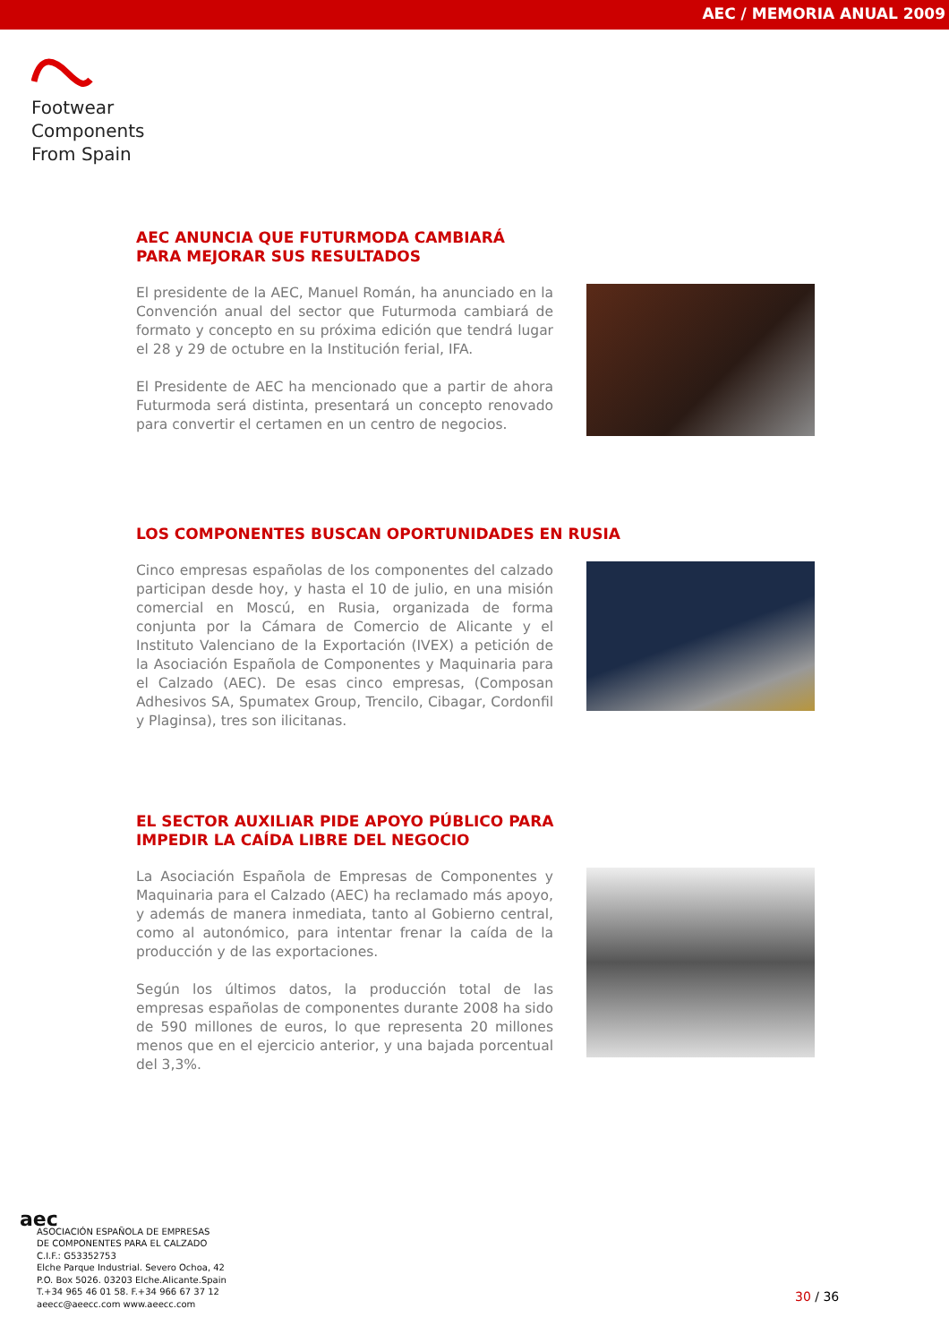AEC / MEMORIA ANUAL 2009
Footwear
Components
From Spain
AEC ANUNCIA QUE FUTURMODA CAMBIARÁ
PARA MEJORAR SUS RESULTADOS
El presidente de la AEC, Manuel Román, ha anunciado en la Convención anual del sector que Futurmoda cambiará de formato y concepto en su próxima edición que tendrá lugar el 28 y 29 de octubre en la Institución ferial, IFA.
El Presidente de AEC ha mencionado que a partir de ahora Futurmoda será distinta, presentará un concepto renovado para convertir el certamen en un centro de negocios.
LOS COMPONENTES BUSCAN OPORTUNIDADES EN RUSIA
Cinco empresas españolas de los componentes del calzado participan desde hoy, y hasta el 10 de julio, en una misión comercial en Moscú, en Rusia, organizada de forma conjunta por la Cámara de Comercio de Alicante y el Instituto Valenciano de la Exportación (IVEX) a petición de la Asociación Española de Componentes y Maquinaria para el Calzado (AEC). De esas cinco empresas, (Composan Adhesivos SA, Spumatex Group, Trencilo, Cibagar, Cordonfil y Plaginsa), tres son ilicitanas.
EL SECTOR AUXILIAR PIDE APOYO PÚBLICO PARA
IMPEDIR LA CAÍDA LIBRE DEL NEGOCIO
La Asociación Española de Empresas de Componentes y Maquinaria para el Calzado (AEC) ha reclamado más apoyo, y además de manera inmediata, tanto al Gobierno central, como al autonómico, para intentar frenar la caída de la producción y de las exportaciones.
Según los últimos datos, la producción total de las empresas españolas de componentes durante 2008 ha sido de 590 millones de euros, lo que representa 20 millones menos que en el ejercicio anterior, y una bajada porcentual del 3,3%.
aec
ASOCIACIÓN ESPAÑOLA DE EMPRESAS
DE COMPONENTES PARA EL CALZADO
C.I.F.: G53352753
Elche Parque Industrial. Severo Ochoa, 42
P.O. Box 5026. 03203 Elche.Alicante.Spain
T.+34 965 46 01 58. F.+34 966 67 37 12
aeecc@aeecc.com www.aeecc.com
30 / 36